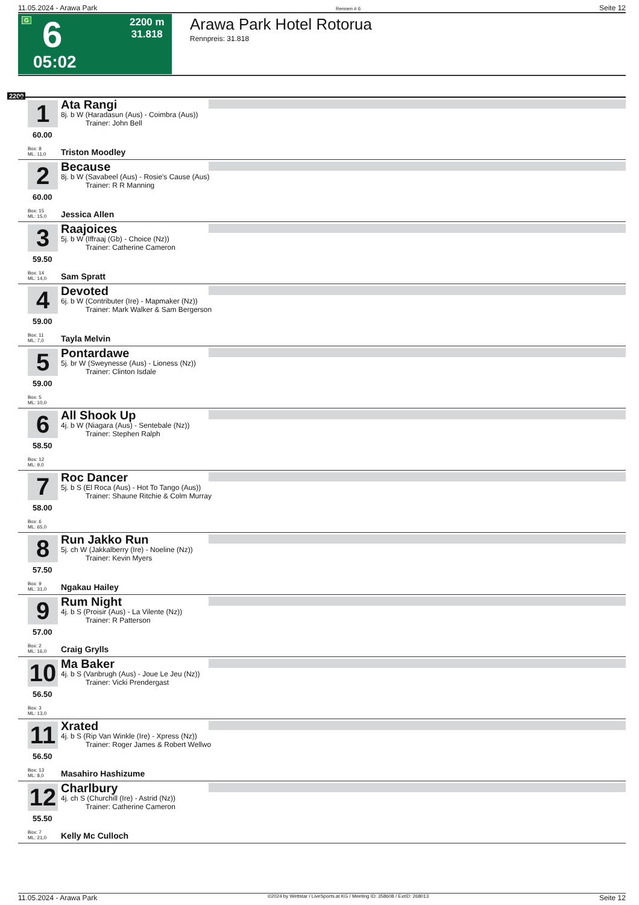11.05.2024 - Arawa Park Rennen # 6 Seite 12
G 6 2200 m
31.818
05:02
Arawa Park Hotel Rotorua
Rennpreis: 31.818
2200
1
60.00
Ata Rangi
8j. b W (Haradasun (Aus) - Coimbra (Aus))
Trainer: John Bell
Box: 8
ML: 11,0
Triston Moodley
2
60.00
Because
8j. b W (Savabeel (Aus) - Rosie's Cause (Aus)
Trainer: R R Manning
Box: 15
ML: 15,0
Jessica Allen
3
59.50
Raajoices
5j. b W (Iffraaj (Gb) - Choice (Nz))
Trainer: Catherine Cameron
Box: 14
ML: 14,0
Sam Spratt
4
59.00
Devoted
6j. b W (Contributer (Ire) - Mapmaker (Nz))
Trainer: Mark Walker & Sam Bergerson
Box: 11
ML: 7,0
Tayla Melvin
5
59.00
Pontardawe
5j. br W (Sweynesse (Aus) - Lioness (Nz))
Trainer: Clinton Isdale
Box: 5
ML: 10,0
6
58.50
All Shook Up
4j. b W (Niagara (Aus) - Sentebale (Nz))
Trainer: Stephen Ralph
Box: 12
ML: 9,0
7
58.00
Roc Dancer
5j. b S (El Roca (Aus) - Hot To Tango (Aus))
Trainer: Shaune Ritchie & Colm Murray
Box: 6
ML: 65,0
8
57.50
Run Jakko Run
5j. ch W (Jakkalberry (Ire) - Noeline (Nz))
Trainer: Kevin Myers
Box: 9
ML: 31,0
Ngakau Hailey
9
57.00
Rum Night
4j. b S (Proisir (Aus) - La Vilente (Nz))
Trainer: R Patterson
Box: 2
ML: 16,0
Craig Grylls
10
56.50
Ma Baker
4j. b S (Vanbrugh (Aus) - Joue Le Jeu (Nz))
Trainer: Vicki Prendergast
Box: 3
ML: 13,0
11
56.50
Xrated
4j. b S (Rip Van Winkle (Ire) - Xpress (Nz))
Trainer: Roger James & Robert Wellwo
Box: 13
ML: 8,0
Masahiro Hashizume
12
55.50
Charlbury
4j. ch S (Churchill (Ire) - Astrid (Nz))
Trainer: Catherine Cameron
Box: 7
ML: 21,0
Kelly Mc Culloch
11.05.2024 - Arawa Park ©2024 by Wettstar / LiveSports.at KG / Meeting ID: 358608 / ExtID: 268013 Seite 12